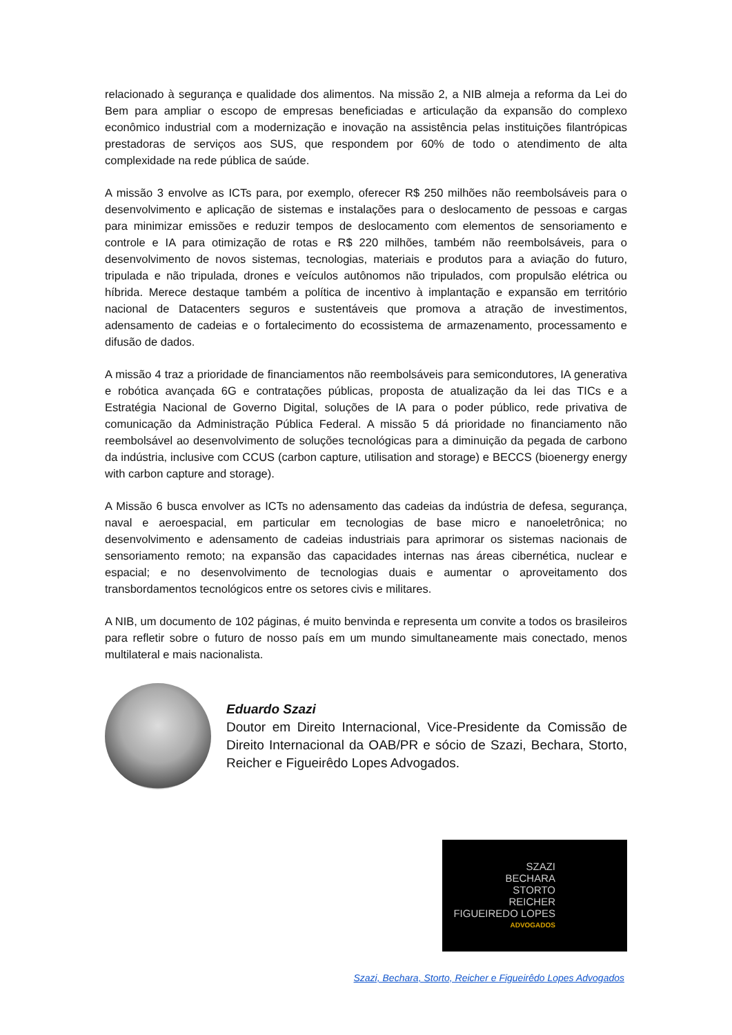relacionado à segurança e qualidade dos alimentos. Na missão 2, a NIB almeja a reforma da Lei do Bem para ampliar o escopo de empresas beneficiadas e articulação da expansão do complexo econômico industrial com a modernização e inovação na assistência pelas instituições filantrópicas prestadoras de serviços aos SUS, que respondem por 60% de todo o atendimento de alta complexidade na rede pública de saúde.
A missão 3 envolve as ICTs para, por exemplo, oferecer R$ 250 milhões não reembolsáveis para o desenvolvimento e aplicação de sistemas e instalações para o deslocamento de pessoas e cargas para minimizar emissões e reduzir tempos de deslocamento com elementos de sensoriamento e controle e IA para otimização de rotas e R$ 220 milhões, também não reembolsáveis, para o desenvolvimento de novos sistemas, tecnologias, materiais e produtos para a aviação do futuro, tripulada e não tripulada, drones e veículos autônomos não tripulados, com propulsão elétrica ou híbrida. Merece destaque também a política de incentivo à implantação e expansão em território nacional de Datacenters seguros e sustentáveis que promova a atração de investimentos, adensamento de cadeias e o fortalecimento do ecossistema de armazenamento, processamento e difusão de dados.
A missão 4 traz a prioridade de financiamentos não reembolsáveis para semicondutores, IA generativa e robótica avançada 6G e contratações públicas, proposta de atualização da lei das TICs e a Estratégia Nacional de Governo Digital, soluções de IA para o poder público, rede privativa de comunicação da Administração Pública Federal. A missão 5 dá prioridade no financiamento não reembolsável ao desenvolvimento de soluções tecnológicas para a diminuição da pegada de carbono da indústria, inclusive com CCUS (carbon capture, utilisation and storage) e BECCS (bioenergy energy with carbon capture and storage).
A Missão 6 busca envolver as ICTs no adensamento das cadeias da indústria de defesa, segurança, naval e aeroespacial, em particular em tecnologias de base micro e nanoeletrônica; no desenvolvimento e adensamento de cadeias industriais para aprimorar os sistemas nacionais de sensoriamento remoto; na expansão das capacidades internas nas áreas cibernética, nuclear e espacial; e no desenvolvimento de tecnologias duais e aumentar o aproveitamento dos transbordamentos tecnológicos entre os setores civis e militares.
A NIB, um documento de 102 páginas, é muito benvinda e representa um convite a todos os brasileiros para refletir sobre o futuro de nosso país em um mundo simultaneamente mais conectado, menos multilateral e mais nacionalista.
Eduardo Szazi
Doutor em Direito Internacional, Vice-Presidente da Comissão de Direito Internacional da OAB/PR e sócio de Szazi, Bechara, Storto, Reicher e Figueirêdo Lopes Advogados.
SZAZI
BECHARA
STORTO
REICHER
FIGUEIREDO LOPES
ADVOGADOS
Szazi, Bechara, Storto, Reicher e Figueirêdo Lopes Advogados